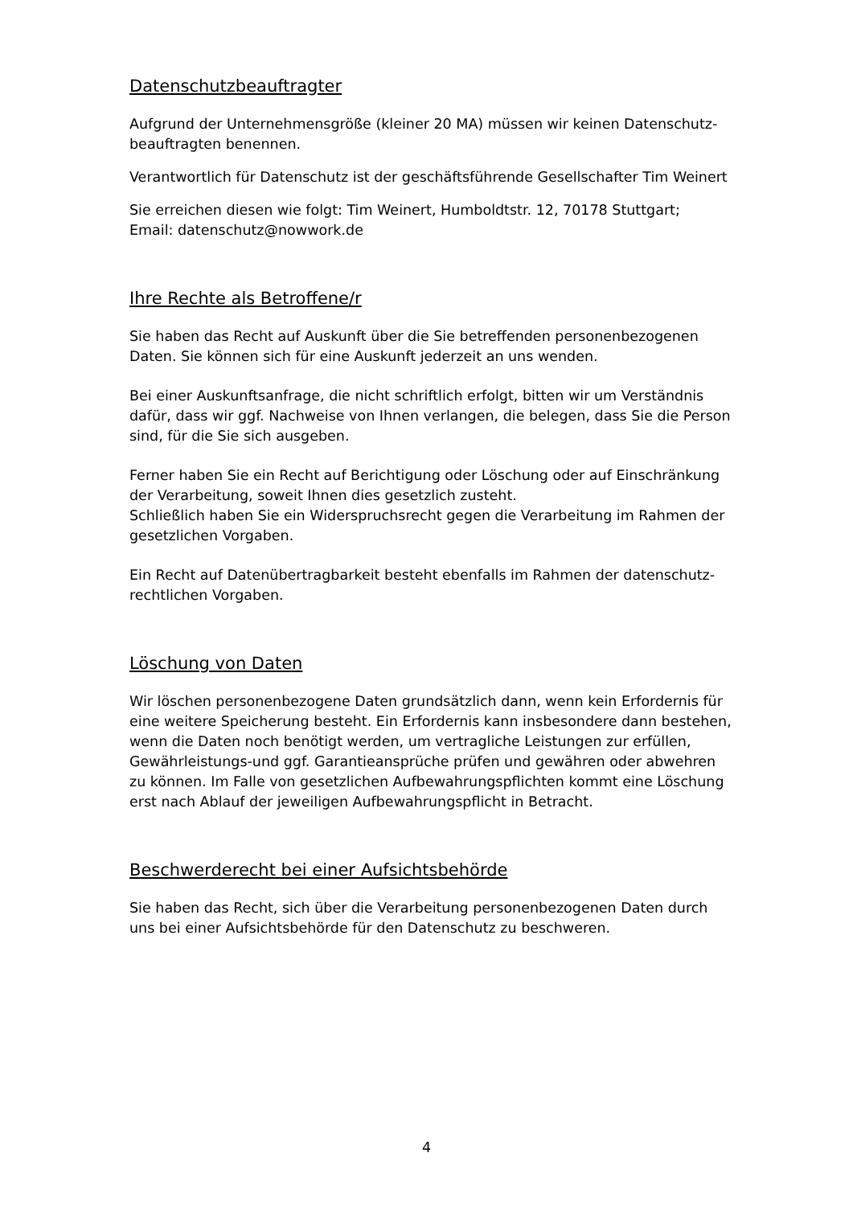Datenschutzbeauftragter
Aufgrund der Unternehmensgröße (kleiner 20 MA) müssen wir keinen Datenschutz-beauftragten benennen.
Verantwortlich für Datenschutz ist der geschäftsführende Gesellschafter Tim Weinert
Sie erreichen diesen wie folgt: Tim Weinert, Humboldtstr. 12, 70178 Stuttgart;
Email: datenschutz@nowwork.de
Ihre Rechte als Betroffene/r
Sie haben das Recht auf Auskunft über die Sie betreffenden personenbezogenen Daten. Sie können sich für eine Auskunft jederzeit an uns wenden.
Bei einer Auskunftsanfrage, die nicht schriftlich erfolgt, bitten wir um Verständnis dafür, dass wir ggf. Nachweise von Ihnen verlangen, die belegen, dass Sie die Person sind, für die Sie sich ausgeben.
Ferner haben Sie ein Recht auf Berichtigung oder Löschung oder auf Einschränkung der Verarbeitung, soweit Ihnen dies gesetzlich zusteht.
Schließlich haben Sie ein Widerspruchsrecht gegen die Verarbeitung im Rahmen der gesetzlichen Vorgaben.
Ein Recht auf Datenübertragbarkeit besteht ebenfalls im Rahmen der datenschutz-rechtlichen Vorgaben.
Löschung von Daten
Wir löschen personenbezogene Daten grundsätzlich dann, wenn kein Erfordernis für eine weitere Speicherung besteht. Ein Erfordernis kann insbesondere dann bestehen, wenn die Daten noch benötigt werden, um vertragliche Leistungen zur erfüllen, Gewährleistungs-und ggf. Garantieansprüche prüfen und gewähren oder abwehren zu können. Im Falle von gesetzlichen Aufbewahrungspflichten kommt eine Löschung erst nach Ablauf der jeweiligen Aufbewahrungspflicht in Betracht.
Beschwerderecht bei einer Aufsichtsbehörde
Sie haben das Recht, sich über die Verarbeitung personenbezogenen Daten durch uns bei einer Aufsichtsbehörde für den Datenschutz zu beschweren.
4